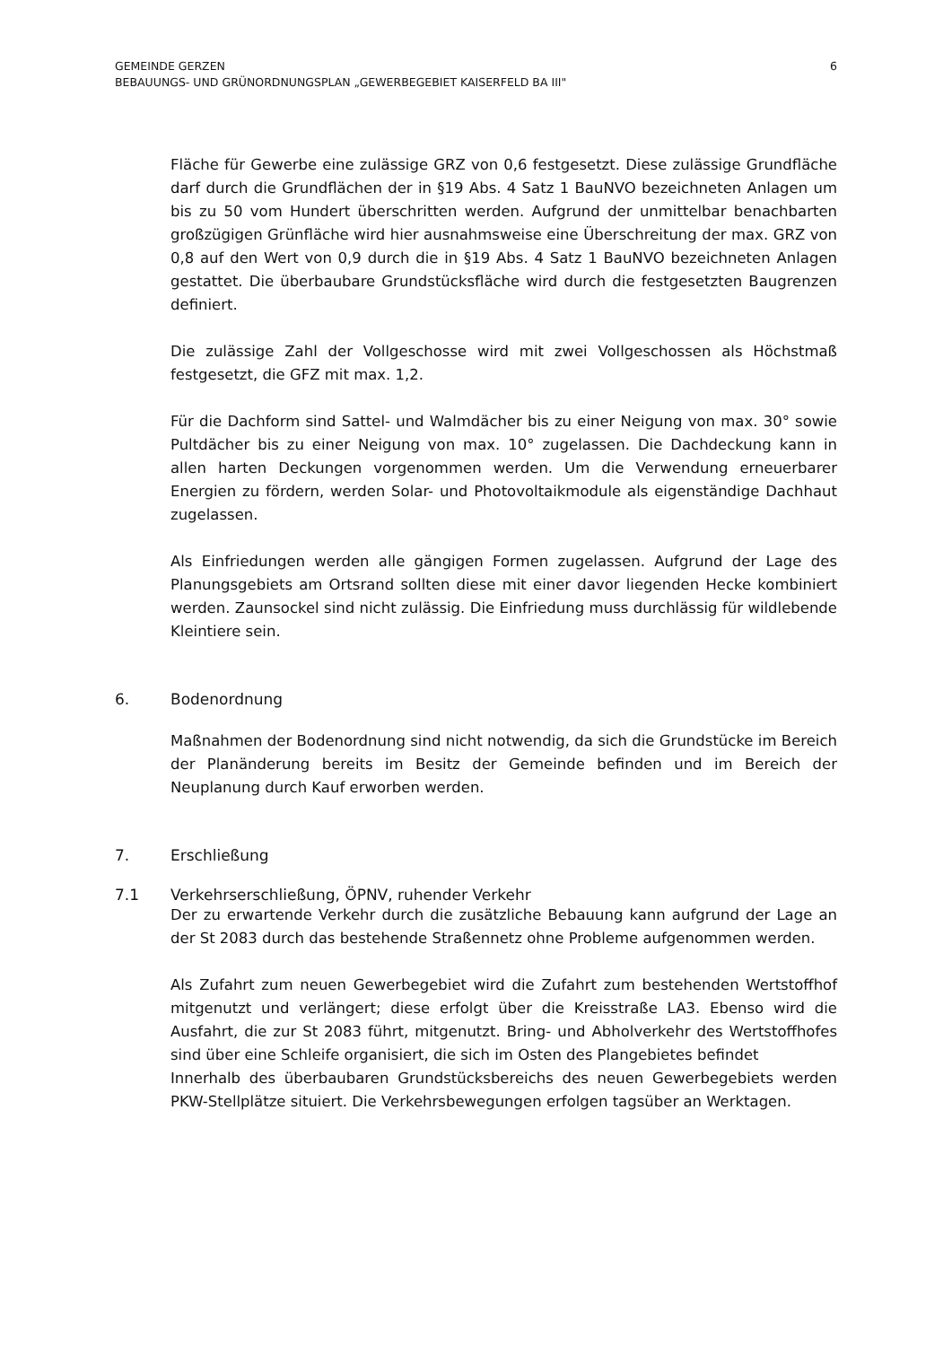GEMEINDE GERZEN
BEBAUUNGS- UND GRÜNORDNUNGSPLAN „GEWERBEGEBIET KAISERFELD BA III"
6
Fläche für Gewerbe eine zulässige GRZ von 0,6 festgesetzt. Diese zulässige Grundfläche darf durch die Grundflächen der in §19 Abs. 4 Satz 1 BauNVO bezeichneten Anlagen um bis zu 50 vom Hundert überschritten werden. Aufgrund der unmittelbar benachbarten großzügigen Grünfläche wird hier ausnahmsweise eine Überschreitung der max. GRZ von 0,8 auf den Wert von 0,9 durch die in §19 Abs. 4 Satz 1 BauNVO bezeichneten Anlagen gestattet. Die überbaubare Grundstücksfläche wird durch die festgesetzten Baugrenzen definiert.
Die zulässige Zahl der Vollgeschosse wird mit zwei Vollgeschossen als Höchstmaß festgesetzt, die GFZ mit max. 1,2.
Für die Dachform sind Sattel- und Walmdächer bis zu einer Neigung von max. 30° sowie Pultdächer bis zu einer Neigung von max. 10° zugelassen. Die Dachdeckung kann in allen harten Deckungen vorgenommen werden. Um die Verwendung erneuerbarer Energien zu fördern, werden Solar- und Photovoltaikmodule als eigenständige Dachhaut zugelassen.
Als Einfriedungen werden alle gängigen Formen zugelassen. Aufgrund der Lage des Planungsgebiets am Ortsrand sollten diese mit einer davor liegenden Hecke kombiniert werden. Zaunsockel sind nicht zulässig. Die Einfriedung muss durchlässig für wildlebende Kleintiere sein.
6. Bodenordnung
Maßnahmen der Bodenordnung sind nicht notwendig, da sich die Grundstücke im Bereich der Planänderung bereits im Besitz der Gemeinde befinden und im Bereich der Neuplanung durch Kauf erworben werden.
7. Erschließung
7.1 Verkehrserschließung, ÖPNV, ruhender Verkehr
Der zu erwartende Verkehr durch die zusätzliche Bebauung kann aufgrund der Lage an der St 2083 durch das bestehende Straßennetz ohne Probleme aufgenommen werden.
Als Zufahrt zum neuen Gewerbegebiet wird die Zufahrt zum bestehenden Wertstoffhof mitgenutzt und verlängert; diese erfolgt über die Kreisstraße LA3. Ebenso wird die Ausfahrt, die zur St 2083 führt, mitgenutzt. Bring- und Abholverkehr des Wertstoffhofes sind über eine Schleife organisiert, die sich im Osten des Plangebietes befindet
Innerhalb des überbaubaren Grundstücksbereichs des neuen Gewerbegebiets werden PKW-Stellplätze situiert. Die Verkehrsbewegungen erfolgen tagsüber an Werktagen.